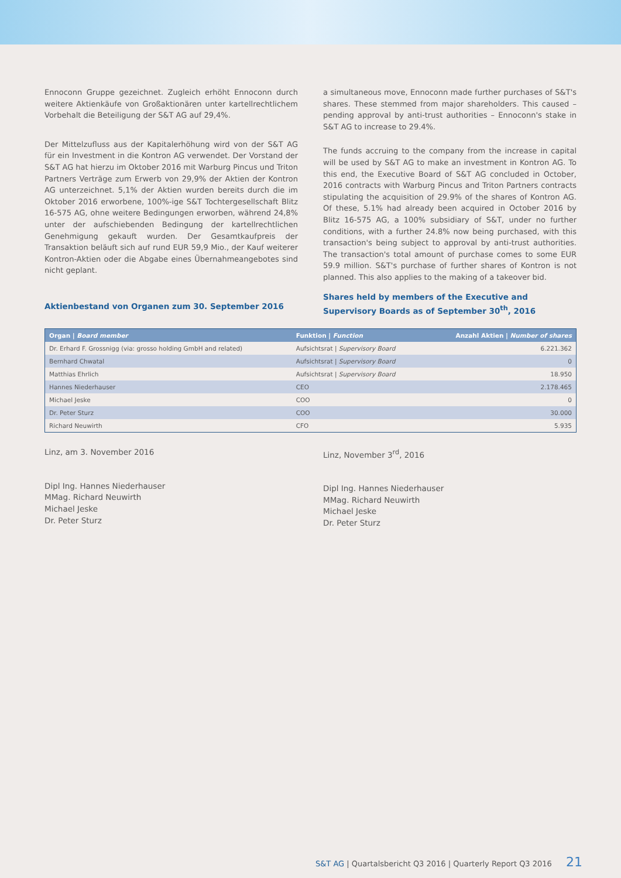Ennoconn Gruppe gezeichnet. Zugleich erhöht Ennoconn durch weitere Aktienkäufe von Großaktionären unter kartellrechtlichem Vorbehalt die Beteiligung der S&T AG auf 29,4%.
Der Mittelzufluss aus der Kapitalerhöhung wird von der S&T AG für ein Investment in die Kontron AG verwendet. Der Vorstand der S&T AG hat hierzu im Oktober 2016 mit Warburg Pincus und Triton Partners Verträge zum Erwerb von 29,9% der Aktien der Kontron AG unterzeichnet. 5,1% der Aktien wurden bereits durch die im Oktober 2016 erworbene, 100%-ige S&T Tochtergesellschaft Blitz 16-575 AG, ohne weitere Bedingungen erworben, während 24,8% unter der aufschiebenden Bedingung der kartellrechtlichen Genehmigung gekauft wurden. Der Gesamtkaufpreis der Transaktion beläuft sich auf rund EUR 59,9 Mio., der Kauf weiterer Kontron-Aktien oder die Abgabe eines Übernahmeangebotes sind nicht geplant.
Aktienbestand von Organen zum 30. September 2016
a simultaneous move, Ennoconn made further purchases of S&T's shares. These stemmed from major shareholders. This caused – pending approval by anti-trust authorities – Ennoconn's stake in S&T AG to increase to 29.4%.
The funds accruing to the company from the increase in capital will be used by S&T AG to make an investment in Kontron AG. To this end, the Executive Board of S&T AG concluded in October, 2016 contracts with Warburg Pincus and Triton Partners contracts stipulating the acquisition of 29.9% of the shares of Kontron AG. Of these, 5.1% had already been acquired in October 2016 by Blitz 16-575 AG, a 100% subsidiary of S&T, under no further conditions, with a further 24.8% now being purchased, with this transaction's being subject to approval by anti-trust authorities. The transaction's total amount of purchase comes to some EUR 59.9 million. S&T's purchase of further shares of Kontron is not planned. This also applies to the making of a takeover bid.
Shares held by members of the Executive and Supervisory Boards as of September 30<sup>th</sup>, 2016
| Organ / Board member | Funktion / Function | Anzahl Aktien / Number of shares |
| --- | --- | --- |
| Dr. Erhard F. Grossnigg (via: grosso holding GmbH and related) | Aufsichtsrat / Supervisory Board | 6.221.362 |
| Bernhard Chwatal | Aufsichtsrat / Supervisory Board | 0 |
| Matthias Ehrlich | Aufsichtsrat / Supervisory Board | 18.950 |
| Hannes Niederhauser | CEO | 2.178.465 |
| Michael Jeske | COO | 0 |
| Dr. Peter Sturz | COO | 30.000 |
| Richard Neuwirth | CFO | 5.935 |
Linz, am 3. November 2016
Dipl Ing. Hannes Niederhauser
MMag. Richard Neuwirth
Michael Jeske
Dr. Peter Sturz
Linz, November 3<sup>rd</sup>, 2016
Dipl Ing. Hannes Niederhauser
MMag. Richard Neuwirth
Michael Jeske
Dr. Peter Sturz
S&T AG | Quartalsbericht Q3 2016 | Quarterly Report Q3 2016 21